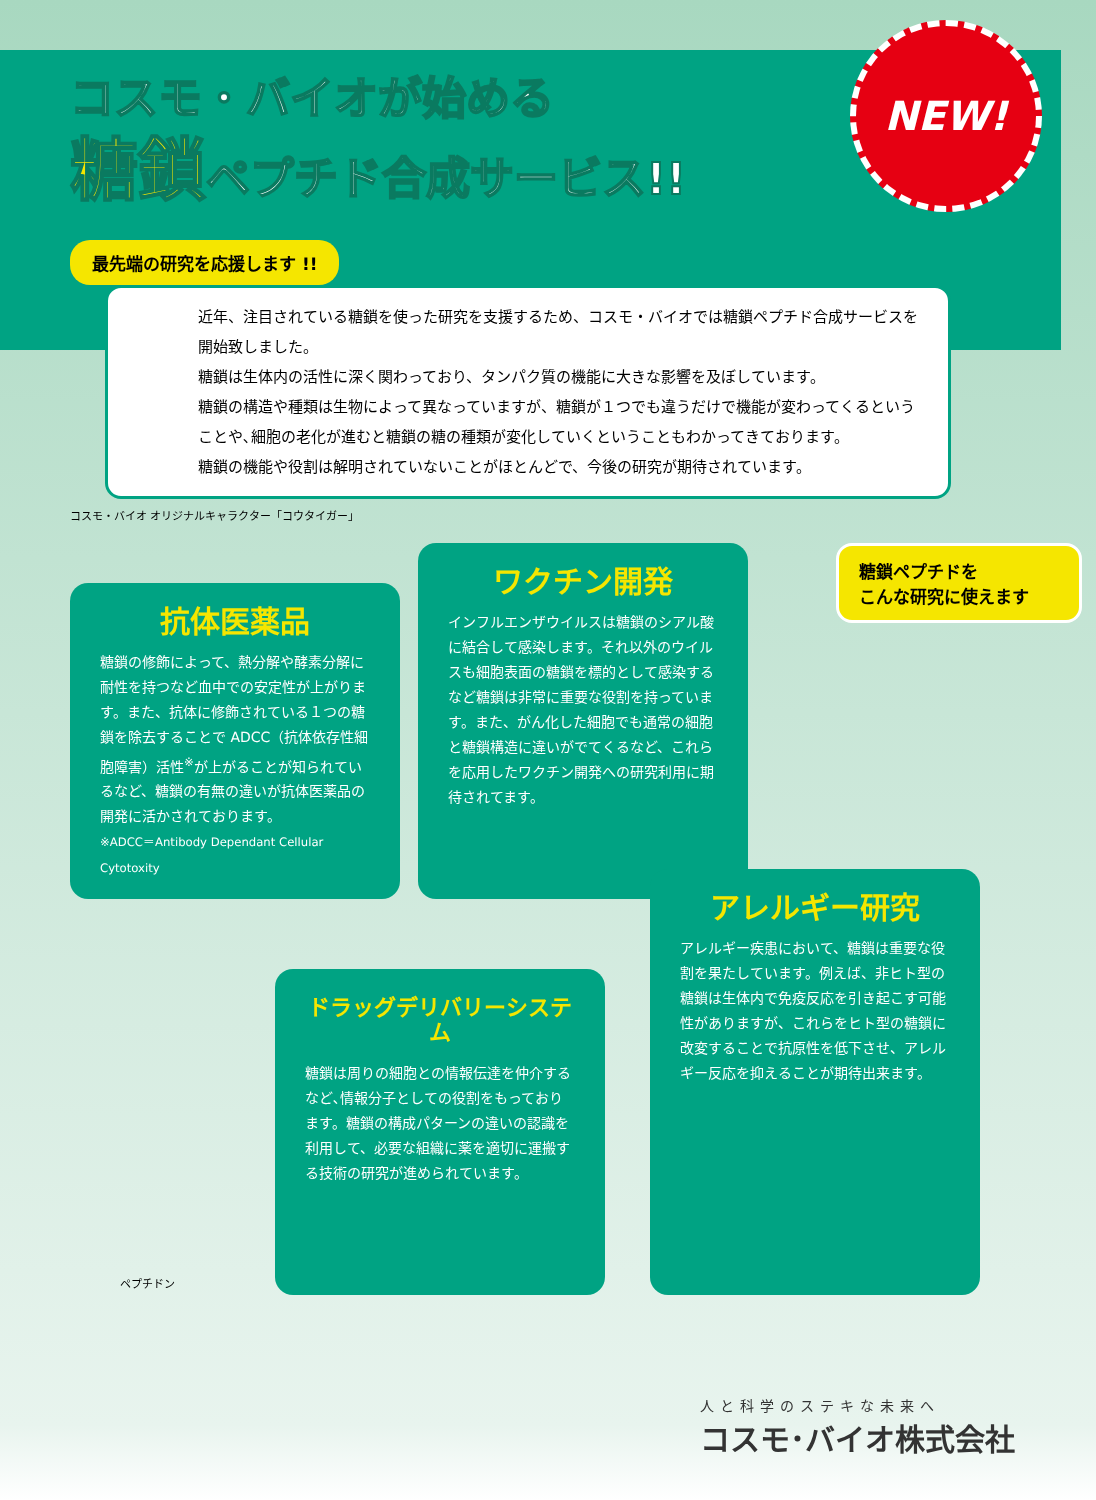NEW!
コスモ・バイオが始める
糖鎖ペプチド合成サービス!!
最先端の研究を応援します !!
近年、注目されている糖鎖を使った研究を支援するため、コスモ・バイオでは糖鎖ペプチド合成サービスを開始致しました。
糖鎖は生体内の活性に深く関わっており、タンパク質の機能に大きな影響を及ぼしています。
糖鎖の構造や種類は生物によって異なっていますが、糖鎖が１つでも違うだけで機能が変わってくるということや､細胞の老化が進むと糖鎖の糖の種類が変化していくということもわかってきております。
糖鎖の機能や役割は解明されていないことがほとんどで、今後の研究が期待されています。
コスモ・バイオ オリジナルキャラクター「コウタイガー」
抗体医薬品
糖鎖の修飾によって、熱分解や酵素分解に耐性を持つなど血中での安定性が上がります。また、抗体に修飾されている１つの糖鎖を除去することで ADCC（抗体依存性細胞障害）活性<sup>※</sup>が上がることが知られているなど、糖鎖の有無の違いが抗体医薬品の開発に活かされております。
※ADCC＝Antibody Dependant Cellular Cytotoxity
ワクチン開発
インフルエンザウイルスは糖鎖のシアル酸に結合して感染します。それ以外のウイルスも細胞表面の糖鎖を標的として感染するなど糖鎖は非常に重要な役割を持っています。また、がん化した細胞でも通常の細胞と糖鎖構造に違いがでてくるなど、これらを応用したワクチン開発への研究利用に期待されてます。
糖鎖ペプチドを
こんな研究に使えます
ドラッグデリバリーシステム
糖鎖は周りの細胞との情報伝達を仲介するなど､情報分子としての役割をもっております。糖鎖の構成パターンの違いの認識を利用して、必要な組織に薬を適切に運搬する技術の研究が進められています。
アレルギー研究
アレルギー疾患において、糖鎖は重要な役割を果たしています。例えば、非ヒト型の糖鎖は生体内で免疫反応を引き起こす可能性がありますが、これらをヒト型の糖鎖に改変することで抗原性を低下させ、アレルギー反応を抑えることが期待出来ます。
ペプチドン
人と科学のステキな未来へ
コスモ･バイオ株式会社